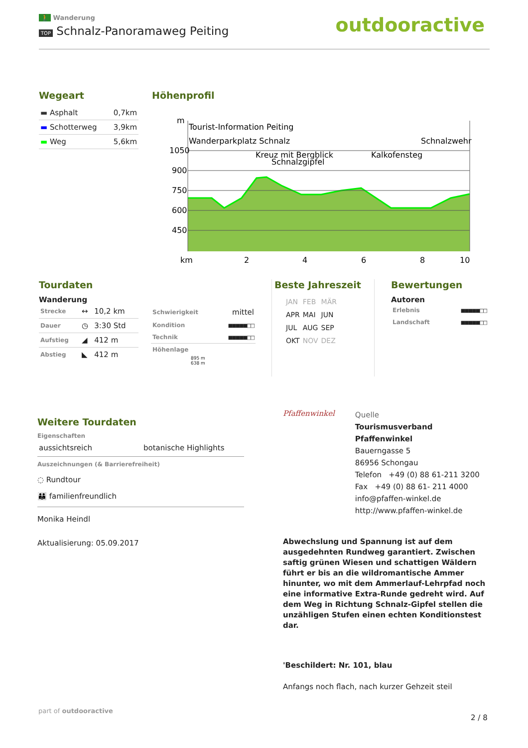🚶 Wanderung
TOP Schnalz-Panoramaweg Peiting
outdooractive
Wegeart
| ▬ Asphalt | 0,7km |
| ▬ Schotterweg | 3,9km |
| ▬ Weg | 5,6km |
Höhenprofil
m
1050
900
750
600
450
km
2
4
6
8
10
Tourist-Information Peiting
Wanderparkplatz Schnalz
Schnalzwehr
Kreuz mit Bergblick
Schnalzgipfel
Kalkofensteg
Tourdaten
Wanderung
| Strecke | ↔ | 10,2 km |
| Dauer | ◷ | 3:30 Std |
| Aufstieg | ◢ | 412 m |
| Abstieg | ◣ | 412 m |
| Schwierigkeit | mittel |
| Kondition | ■■■■■□□ |
| Technik | ■■■■■□□ |
| Höhenlage | |
895 m
638 m
Beste Jahreszeit
| JAN | FEB | MÄR |
| APR | MAI | JUN |
| JUL | AUG | SEP |
| OKT | NOV | DEZ |
Bewertungen
Autoren
| Erlebnis | ■■■■■□□ |
| Landschaft | ■■■■■□□ |
Weitere Tourdaten
Eigenschaften
aussichtsreich botanische Highlights
Auszeichnungen (& Barrierefreiheit)
◌ Rundtour
👪 familienfreundlich
Monika Heindl
Aktualisierung: 05.09.2017
Pfaffenwinkel
Quelle
Tourismusverband Pfaffenwinkel
Bauerngasse 5
86956 Schongau
Telefon +49 (0) 88 61-211 3200
Fax +49 (0) 88 61- 211 4000
info@pfaffen-winkel.de
http://www.pfaffen-winkel.de
Abwechslung und Spannung ist auf dem ausgedehnten Rundweg garantiert. Zwischen saftig grünen Wiesen und schattigen Wäldern führt er bis an die wildromantische Ammer hinunter, wo mit dem Ammerlauf-Lehrpfad noch eine informative Extra-Runde gedreht wird. Auf dem Weg in Richtung Schnalz-Gipfel stellen die unzähligen Stufen einen echten Konditionstest dar.
'Beschildert: Nr. 101, blau
Anfangs noch flach, nach kurzer Gehzeit steil
part of outdooractive
2 / 8